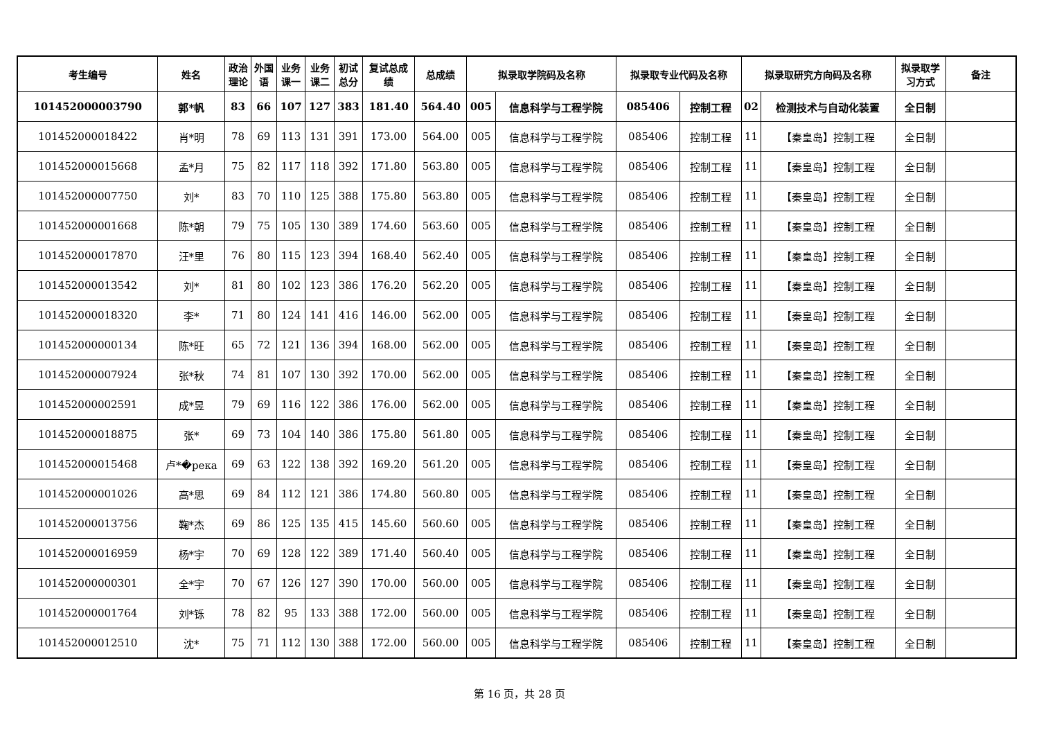| 考生编号 | 姓名 | 政治 理论 | 外国 语 | 业务 课一 | 业务 课二 | 初试 总分 | 复试总成 绩 | 总成绩 | 拟录取学院码及名称 | | 拟录取专业代码及名称 | | 拟录取研究方向码及名称 | | 拟录取学 习方式 | 备注 |
| --- | --- | --- | --- | --- | --- | --- | --- | --- | --- | --- | --- | --- | --- | --- | --- | --- |
| 101452000003790 | 郭*帆 | 83 | 66 | 107 | 127 | 383 | 181.40 | 564.40 | 005 | 信息科学与工程学院 | 085406 | 控制工程 | 02 | 检测技术与自动化装置 | 全日制 | |
| 101452000018422 | 肖*明 | 78 | 69 | 113 | 131 | 391 | 173.00 | 564.00 | 005 | 信息科学与工程学院 | 085406 | 控制工程 | 11 | 【秦皇岛】控制工程 | 全日制 | |
| 101452000015668 | 孟*月 | 75 | 82 | 117 | 118 | 392 | 171.80 | 563.80 | 005 | 信息科学与工程学院 | 085406 | 控制工程 | 11 | 【秦皇岛】控制工程 | 全日制 | |
| 101452000007750 | 刘* | 83 | 70 | 110 | 125 | 388 | 175.80 | 563.80 | 005 | 信息科学与工程学院 | 085406 | 控制工程 | 11 | 【秦皇岛】控制工程 | 全日制 | |
| 101452000001668 | 陈*朝 | 79 | 75 | 105 | 130 | 389 | 174.60 | 563.60 | 005 | 信息科学与工程学院 | 085406 | 控制工程 | 11 | 【秦皇岛】控制工程 | 全日制 | |
| 101452000017870 | 汪*里 | 76 | 80 | 115 | 123 | 394 | 168.40 | 562.40 | 005 | 信息科学与工程学院 | 085406 | 控制工程 | 11 | 【秦皇岛】控制工程 | 全日制 | |
| 101452000013542 | 刘* | 81 | 80 | 102 | 123 | 386 | 176.20 | 562.20 | 005 | 信息科学与工程学院 | 085406 | 控制工程 | 11 | 【秦皇岛】控制工程 | 全日制 | |
| 101452000018320 | 李* | 71 | 80 | 124 | 141 | 416 | 146.00 | 562.00 | 005 | 信息科学与工程学院 | 085406 | 控制工程 | 11 | 【秦皇岛】控制工程 | 全日制 | |
| 101452000000134 | 陈*旺 | 65 | 72 | 121 | 136 | 394 | 168.00 | 562.00 | 005 | 信息科学与工程学院 | 085406 | 控制工程 | 11 | 【秦皇岛】控制工程 | 全日制 | |
| 101452000007924 | 张*秋 | 74 | 81 | 107 | 130 | 392 | 170.00 | 562.00 | 005 | 信息科学与工程学院 | 085406 | 控制工程 | 11 | 【秦皇岛】控制工程 | 全日制 | |
| 101452000002591 | 成*昱 | 79 | 69 | 116 | 122 | 386 | 176.00 | 562.00 | 005 | 信息科学与工程学院 | 085406 | 控制工程 | 11 | 【秦皇岛】控制工程 | 全日制 | |
| 101452000018875 | 张* | 69 | 73 | 104 | 140 | 386 | 175.80 | 561.80 | 005 | 信息科学与工程学院 | 085406 | 控制工程 | 11 | 【秦皇岛】控制工程 | 全日制 | |
| 101452000015468 | 卢*�река | 69 | 63 | 122 | 138 | 392 | 169.20 | 561.20 | 005 | 信息科学与工程学院 | 085406 | 控制工程 | 11 | 【秦皇岛】控制工程 | 全日制 | |
| 101452000001026 | 高*思 | 69 | 84 | 112 | 121 | 386 | 174.80 | 560.80 | 005 | 信息科学与工程学院 | 085406 | 控制工程 | 11 | 【秦皇岛】控制工程 | 全日制 | |
| 101452000013756 | 鞠*杰 | 69 | 86 | 125 | 135 | 415 | 145.60 | 560.60 | 005 | 信息科学与工程学院 | 085406 | 控制工程 | 11 | 【秦皇岛】控制工程 | 全日制 | |
| 101452000016959 | 杨*宇 | 70 | 69 | 128 | 122 | 389 | 171.40 | 560.40 | 005 | 信息科学与工程学院 | 085406 | 控制工程 | 11 | 【秦皇岛】控制工程 | 全日制 | |
| 101452000000301 | 全*宇 | 70 | 67 | 126 | 127 | 390 | 170.00 | 560.00 | 005 | 信息科学与工程学院 | 085406 | 控制工程 | 11 | 【秦皇岛】控制工程 | 全日制 | |
| 101452000001764 | 刘*铄 | 78 | 82 | 95 | 133 | 388 | 172.00 | 560.00 | 005 | 信息科学与工程学院 | 085406 | 控制工程 | 11 | 【秦皇岛】控制工程 | 全日制 | |
| 101452000012510 | 沈* | 75 | 71 | 112 | 130 | 388 | 172.00 | 560.00 | 005 | 信息科学与工程学院 | 085406 | 控制工程 | 11 | 【秦皇岛】控制工程 | 全日制 | |
第 16 页，共 28 页